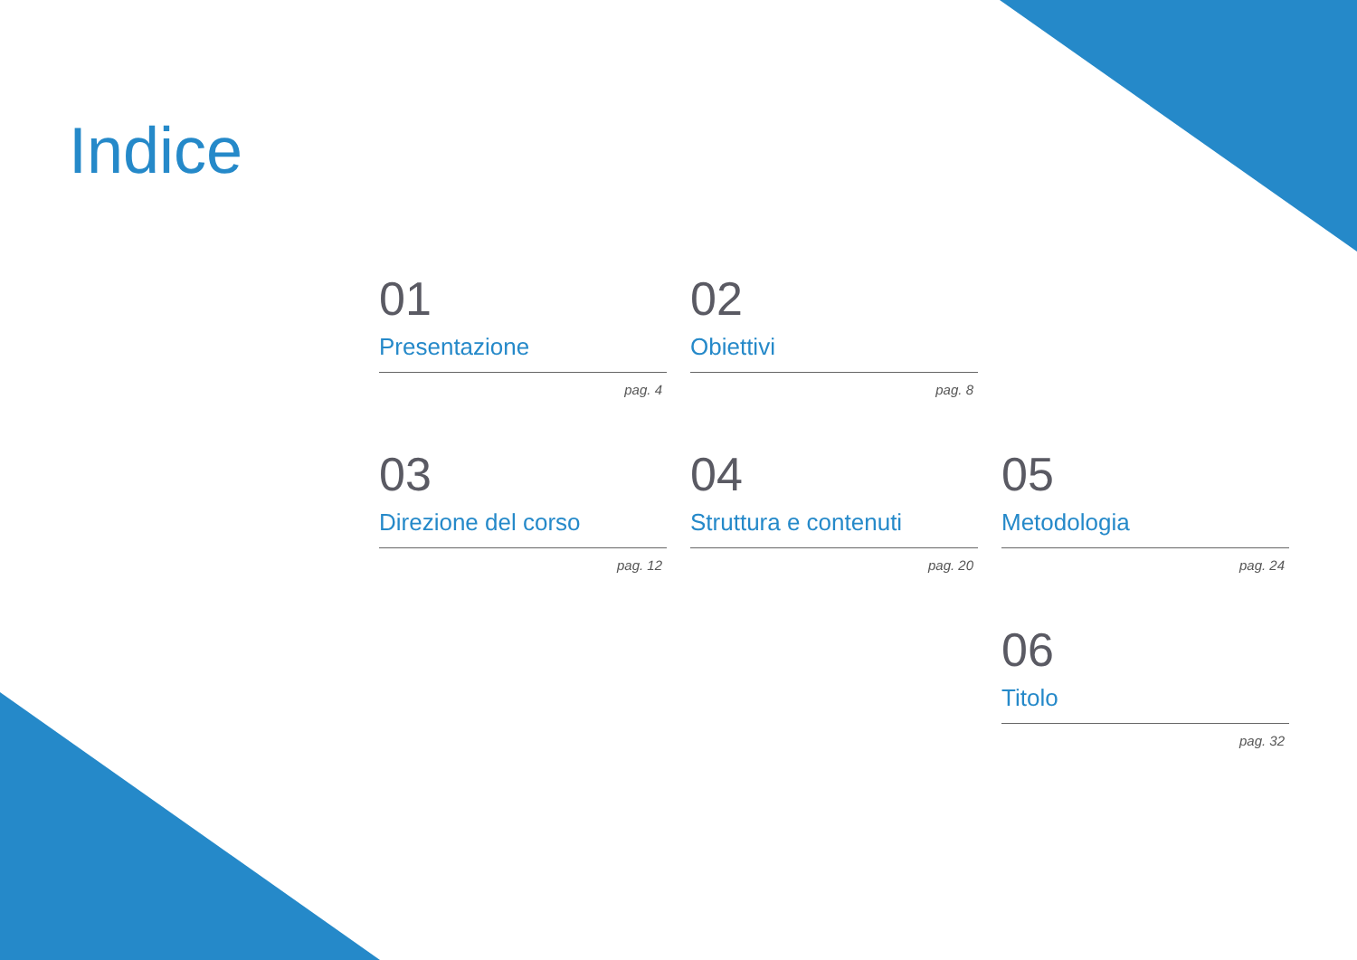Indice
01
Presentazione
pag. 4
02
Obiettivi
pag. 8
03
Direzione del corso
pag. 12
04
Struttura e contenuti
pag. 20
05
Metodologia
pag. 24
06
Titolo
pag. 32